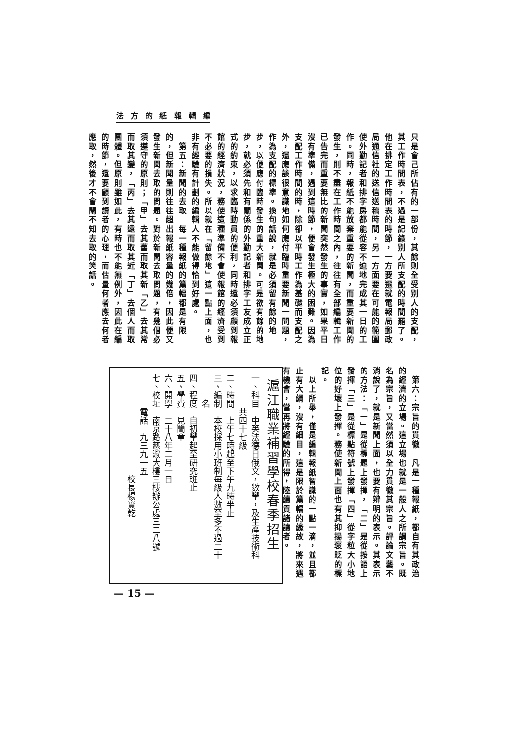編輯報紙的方法
只是會己所佔有的一部份，其餘則全受别人的支配，其工作時間表，不過是記錄别人所支配的時間罷了。他在排定工作時間表的時節，一方要遷就電報局郵政局通信社的送信送稿時間，另一方面要在可能的範圍使外勤記者和排字房都能從容不迫地完成其一日的工作。同時，報紙不能放棄重要的新聞，而重要新聞的發生，則不盡在工作時間之內，往往有全部編輯工作已告完而重要無比的新聞突然發生的事實，如果平日沒有準備，遇到這時節，便會發生極大的困難。因為支配工作時間的時，除卻以平時工作為基礎而支配之外，還應該很意識地如何應付臨時重要新聞一問題，作為支配的標準。換句話說，就是必須留有餘的地步，以便應付臨時發生的重大新聞。可是欲有餘的地步，就必須先和有關係的外勤記者和排字工友成立正式的約束，以求臨時動員的便利，同時還必須顧到報館的經濟狀況，務使這種準備不會使報館的經濟受到不必要的損失。所以就在「留餘地」這一點上面，也非有經驗有計劃的編輯人不能做得恰到好處。
　第五：新聞的去取　每一種報紙的篇幅都是有限的，但新聞量則往往超出報紙容量的幾倍，因此便又發生新聞去取的問題。對於新聞去取問題，有幾個必須遵守的原則；「甲」去其舊而取其新「乙」去其常而取其變，「丙」去其遠而取其近「丁」去個人而取團體。但原則雖如此，有時也不能無例外，因此在編的時節，還要顧到讀者的心理，而估量何者應去何者應取，然後才不會鬧不知去取的笑話。
　第六：宗旨的貫徹　凡是一種報紙，都自有其政治的經濟的立場。這立場也就是一般人之所謂宗旨。既名為宗旨，又當然須以全力貫徹其宗旨。評論文藝不消說了，就是新聞上面，也要有辨明的表示。其表示的方法：「一」是從標題上發揮，「二」是從按語上發揮「三」是從標點符號上發揮「四」從字粒大小地位的好壞上發揮。務使新聞上面也有其抑揚褒貶的標記。
　以上所舉，僅是編輯報紙智識的一點一滴，並且都止有大綱，沒有細目，這是限於篇幅的緣故，將來遇有機會，當再將經驗的所得，陸續貢諸讀者。
滬江職業補習學校春季招生
一、科目　中英法德日俄文，數學，及生產技術科
　　　　共四十七級
二、時間　上午七時起至下午九時半止
三、編制　本校採用小班制每級人數至多不過二十
　　　名
四、程度　自初學起至研究班止
五、學費　見簡章
六、開學　二十八年二月一日
七、校址　南京路慈淑大樓三樓辦公處三二八號
　　　　電話　九三九一五
　　　　　　　　　　　　校長楊寶乾
— 15 —